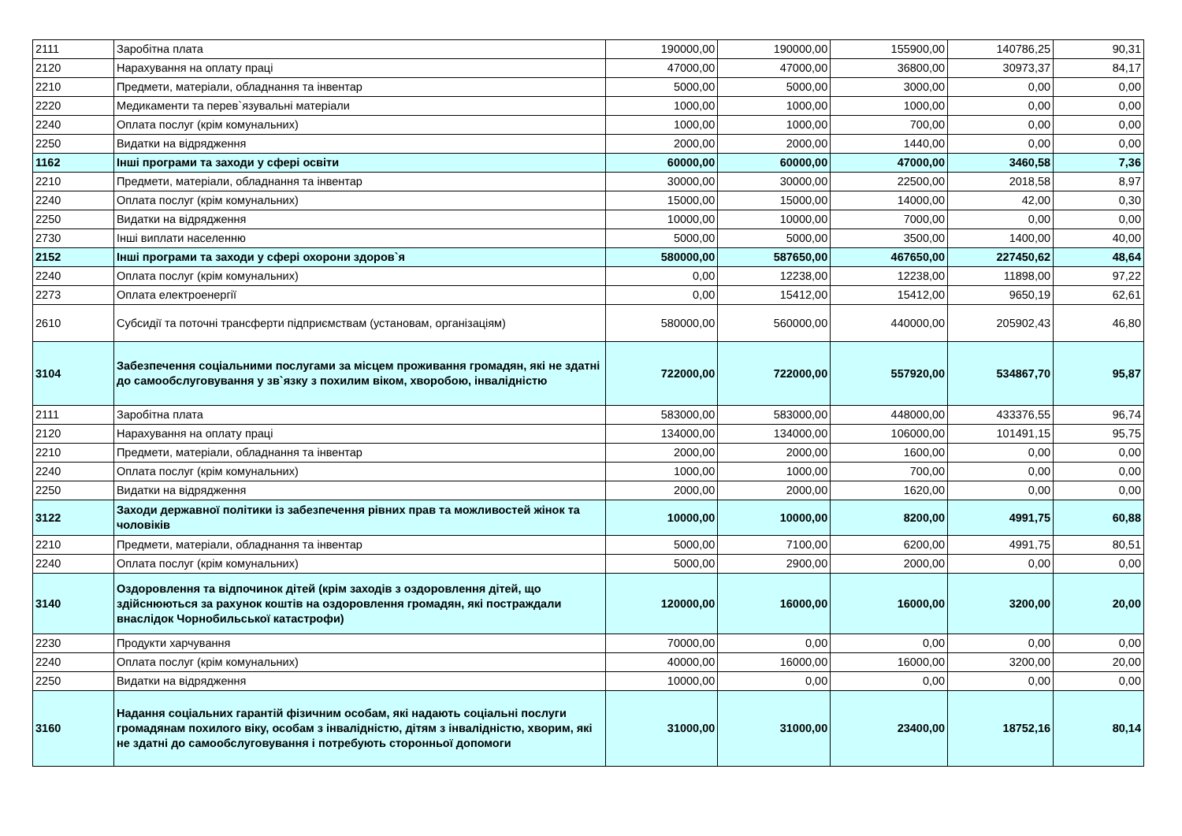| 2111 | Заробітна плата | 190000,00 | 190000,00 | 155900,00 | 140786,25 | 90,31 |
| 2120 | Нарахування на оплату праці | 47000,00 | 47000,00 | 36800,00 | 30973,37 | 84,17 |
| 2210 | Предмети, матеріали, обладнання та інвентар | 5000,00 | 5000,00 | 3000,00 | 0,00 | 0,00 |
| 2220 | Медикаменти та перев`язувальні матеріали | 1000,00 | 1000,00 | 1000,00 | 0,00 | 0,00 |
| 2240 | Оплата послуг (крім комунальних) | 1000,00 | 1000,00 | 700,00 | 0,00 | 0,00 |
| 2250 | Видатки на відрядження | 2000,00 | 2000,00 | 1440,00 | 0,00 | 0,00 |
| 1162 | Інші програми та заходи у сфері освіти | 60000,00 | 60000,00 | 47000,00 | 3460,58 | 7,36 |
| 2210 | Предмети, матеріали, обладнання та інвентар | 30000,00 | 30000,00 | 22500,00 | 2018,58 | 8,97 |
| 2240 | Оплата послуг (крім комунальних) | 15000,00 | 15000,00 | 14000,00 | 42,00 | 0,30 |
| 2250 | Видатки на відрядження | 10000,00 | 10000,00 | 7000,00 | 0,00 | 0,00 |
| 2730 | Інші виплати населенню | 5000,00 | 5000,00 | 3500,00 | 1400,00 | 40,00 |
| 2152 | Інші програми та заходи у сфері охорони здоров`я | 580000,00 | 587650,00 | 467650,00 | 227450,62 | 48,64 |
| 2240 | Оплата послуг (крім комунальних) | 0,00 | 12238,00 | 12238,00 | 11898,00 | 97,22 |
| 2273 | Оплата електроенергії | 0,00 | 15412,00 | 15412,00 | 9650,19 | 62,61 |
| 2610 | Субсидії та поточні трансферти підприємствам (установам, організаціям) | 580000,00 | 560000,00 | 440000,00 | 205902,43 | 46,80 |
| 3104 | Забезпечення соціальними послугами за місцем проживання громадян, які не здатні до самообслуговування у зв`язку з похилим віком, хворобою, інвалідністю | 722000,00 | 722000,00 | 557920,00 | 534867,70 | 95,87 |
| 2111 | Заробітна плата | 583000,00 | 583000,00 | 448000,00 | 433376,55 | 96,74 |
| 2120 | Нарахування на оплату праці | 134000,00 | 134000,00 | 106000,00 | 101491,15 | 95,75 |
| 2210 | Предмети, матеріали, обладнання та інвентар | 2000,00 | 2000,00 | 1600,00 | 0,00 | 0,00 |
| 2240 | Оплата послуг (крім комунальних) | 1000,00 | 1000,00 | 700,00 | 0,00 | 0,00 |
| 2250 | Видатки на відрядження | 2000,00 | 2000,00 | 1620,00 | 0,00 | 0,00 |
| 3122 | Заходи державної політики із забезпечення рівних прав та можливостей жінок та чоловіків | 10000,00 | 10000,00 | 8200,00 | 4991,75 | 60,88 |
| 2210 | Предмети, матеріали, обладнання та інвентар | 5000,00 | 7100,00 | 6200,00 | 4991,75 | 80,51 |
| 2240 | Оплата послуг (крім комунальних) | 5000,00 | 2900,00 | 2000,00 | 0,00 | 0,00 |
| 3140 | Оздоровлення та відпочинок дітей (крім заходів з оздоровлення дітей, що здійснюються за рахунок коштів на оздоровлення громадян, які постраждали внаслідок Чорнобильської катастрофи) | 120000,00 | 16000,00 | 16000,00 | 3200,00 | 20,00 |
| 2230 | Продукти харчування | 70000,00 | 0,00 | 0,00 | 0,00 | 0,00 |
| 2240 | Оплата послуг (крім комунальних) | 40000,00 | 16000,00 | 16000,00 | 3200,00 | 20,00 |
| 2250 | Видатки на відрядження | 10000,00 | 0,00 | 0,00 | 0,00 | 0,00 |
| 3160 | Надання соціальних гарантій фізичним особам, які надають соціальні послуги громадянам похилого віку, особам з інвалідністю, дітям з інвалідністю, хворим, які не здатні до самообслуговування і потребують сторонньої допомоги | 31000,00 | 31000,00 | 23400,00 | 18752,16 | 80,14 |